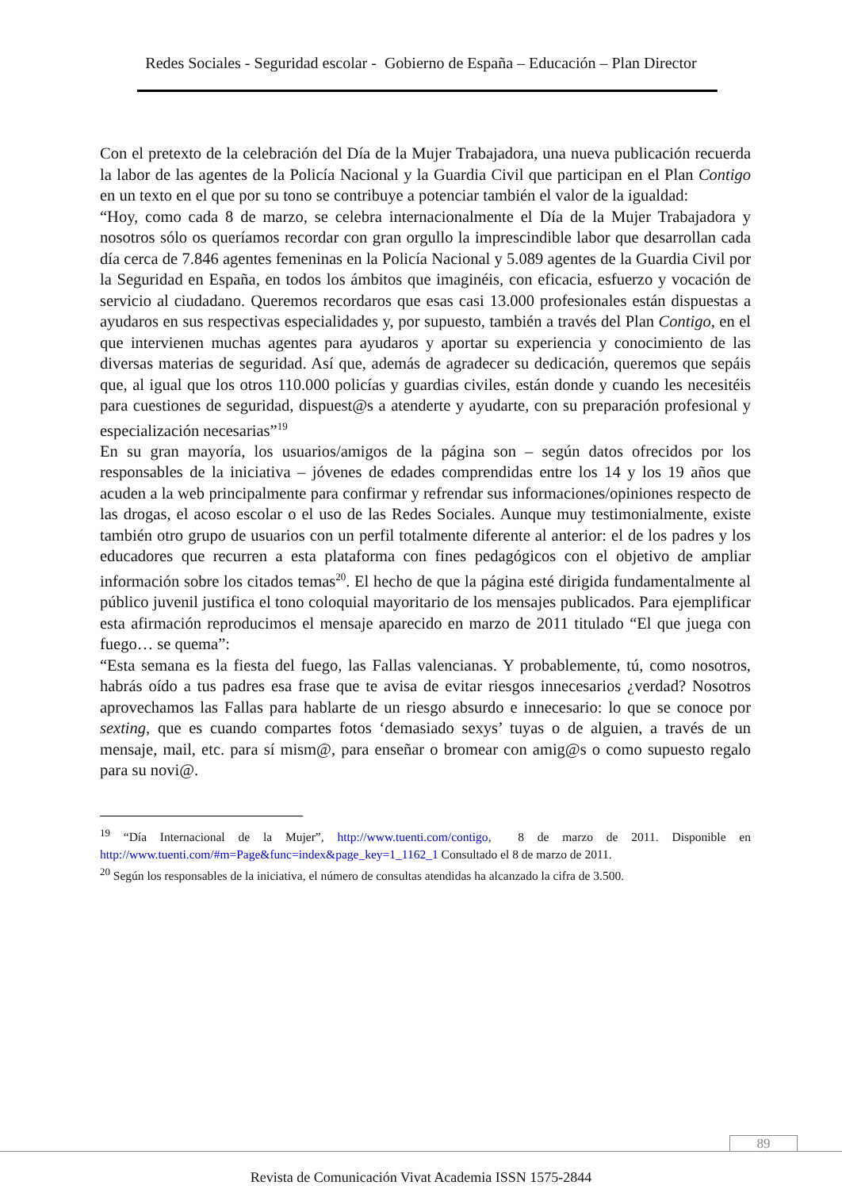Redes Sociales - Seguridad escolar - Gobierno de España – Educación – Plan Director
Con el pretexto de la celebración del Día de la Mujer Trabajadora, una nueva publicación recuerda la labor de las agentes de la Policía Nacional y la Guardia Civil que participan en el Plan Contigo en un texto en el que por su tono se contribuye a potenciar también el valor de la igualdad:
“Hoy, como cada 8 de marzo, se celebra internacionalmente el Día de la Mujer Trabajadora y nosotros sólo os queríamos recordar con gran orgullo la imprescindible labor que desarrollan cada día cerca de 7.846 agentes femeninas en la Policía Nacional y 5.089 agentes de la Guardia Civil por la Seguridad en España, en todos los ámbitos que imaginéis, con eficacia, esfuerzo y vocación de servicio al ciudadano. Queremos recordaros que esas casi 13.000 profesionales están dispuestas a ayudaros en sus respectivas especialidades y, por supuesto, también a través del Plan Contigo, en el que intervienen muchas agentes para ayudaros y aportar su experiencia y conocimiento de las diversas materias de seguridad. Así que, además de agradecer su dedicación, queremos que sepáis que, al igual que los otros 110.000 policías y guardias civiles, están donde y cuando les necesitéis para cuestiones de seguridad, dispuest@s a atenderte y ayudarte, con su preparación profesional y especialización necesarias”<sup>19</sup>
En su gran mayoría, los usuarios/amigos de la página son – según datos ofrecidos por los responsables de la iniciativa – jóvenes de edades comprendidas entre los 14 y los 19 años que acuden a la web principalmente para confirmar y refrendar sus informaciones/opiniones respecto de las drogas, el acoso escolar o el uso de las Redes Sociales. Aunque muy testimonialmente, existe también otro grupo de usuarios con un perfil totalmente diferente al anterior: el de los padres y los educadores que recurren a esta plataforma con fines pedagógicos con el objetivo de ampliar información sobre los citados temas<sup>20</sup>. El hecho de que la página esté dirigida fundamentalmente al público juvenil justifica el tono coloquial mayoritario de los mensajes publicados. Para ejemplificar esta afirmación reproducimos el mensaje aparecido en marzo de 2011 titulado “El que juega con fuego… se quema”:
“Esta semana es la fiesta del fuego, las Fallas valencianas. Y probablemente, tú, como nosotros, habrás oído a tus padres esa frase que te avisa de evitar riesgos innecesarios ¿verdad? Nosotros aprovechamos las Fallas para hablarte de un riesgo absurdo e innecesario: lo que se conoce por sexting, que es cuando compartes fotos ‘demasiado sexys’ tuyas o de alguien, a través de un mensaje, mail, etc. para sí mism@, para enseñar o bromear con amig@s o como supuesto regalo para su novi@.
<sup>19</sup> “Día Internacional de la Mujer”, http://www.tuenti.com/contigo, 8 de marzo de 2011. Disponible en http://www.tuenti.com/#m=Page&func=index&page_key=1_1162_1 Consultado el 8 de marzo de 2011.
<sup>20</sup> Según los responsables de la iniciativa, el número de consultas atendidas ha alcanzado la cifra de 3.500.
89
Revista de Comunicación Vivat Academia ISSN 1575-2844